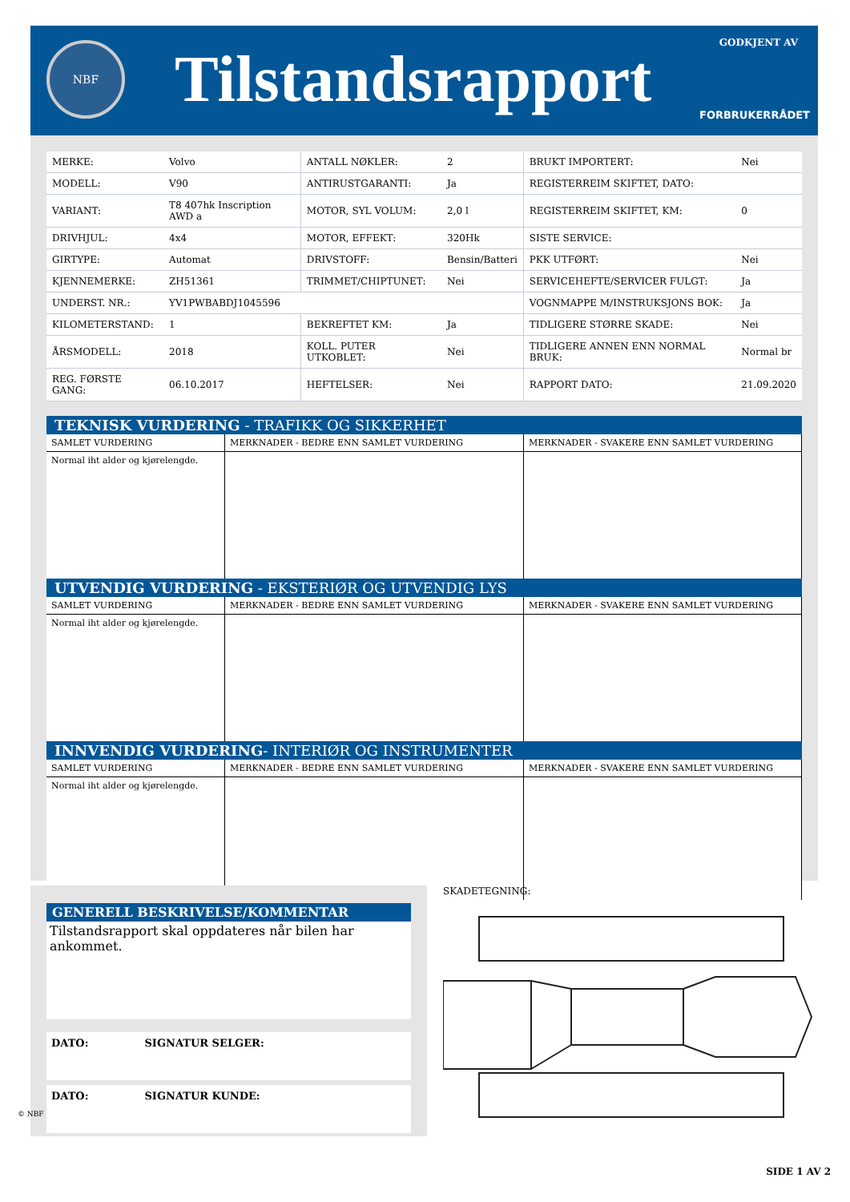NBF Tilstandsrapport GODKJENT AV
FORBRUKERRÅDET
| MERKE: | Volvo | ANTALL NØKLER: | 2 | BRUKT IMPORTERT: | Nei |
| MODELL: | V90 | ANTIRUSTGARANTI: | Ja | REGISTERREIM SKIFTET, DATO: | |
| VARIANT: | T8 407hk Inscription AWD a | MOTOR, SYL VOLUM: | 2,0 l | REGISTERREIM SKIFTET, KM: | 0 |
| DRIVHJUL: | 4x4 | MOTOR, EFFEKT: | 320Hk | SISTE SERVICE: | |
| GIRTYPE: | Automat | DRIVSTOFF: | Bensin/Batteri | PKK UTFØRT: | Nei |
| KJENNEMERKE: | ZH51361 | TRIMMET/CHIPTUNET: | Nei | SERVICEHEFTE/SERVICER FULGT: | Ja |
| UNDERST. NR.: | YV1PWBABDJ1045596 | | | VOGNMAPPE M/INSTRUKSJONS BOK: | Ja |
| KILOMETERSTAND: | 1 | BEKREFTET KM: | Ja | TIDLIGERE STØRRE SKADE: | Nei |
| ÅRSMODELL: | 2018 | KOLL. PUTER UTKOBLET: | Nei | TIDLIGERE ANNEN ENN NORMAL BRUK: | Normal br |
| REG. FØRSTE GANG: | 06.10.2017 | HEFTELSER: | Nei | RAPPORT DATO: | 21.09.2020 |
TEKNISK VURDERING - TRAFIKK OG SIKKERHET
| SAMLET VURDERING | MERKNADER - BEDRE ENN SAMLET VURDERING | MERKNADER - SVAKERE ENN SAMLET VURDERING |
| Normal iht alder og kjørelengde. | | |
UTVENDIG VURDERING - EKSTERIØR OG UTVENDIG LYS
| SAMLET VURDERING | MERKNADER - BEDRE ENN SAMLET VURDERING | MERKNADER - SVAKERE ENN SAMLET VURDERING |
| Normal iht alder og kjørelengde. | | |
INNVENDIG VURDERING- INTERIØR OG INSTRUMENTER
| SAMLET VURDERING | MERKNADER - BEDRE ENN SAMLET VURDERING | MERKNADER - SVAKERE ENN SAMLET VURDERING |
| Normal iht alder og kjørelengde. | | |
GENERELL BESKRIVELSE/KOMMENTAR
Tilstandsrapport skal oppdateres når bilen har ankommet.
DATO: SIGNATUR SELGER:
DATO: SIGNATUR KUNDE:
SKADETEGNING:
© NBF
SIDE 1 AV 2